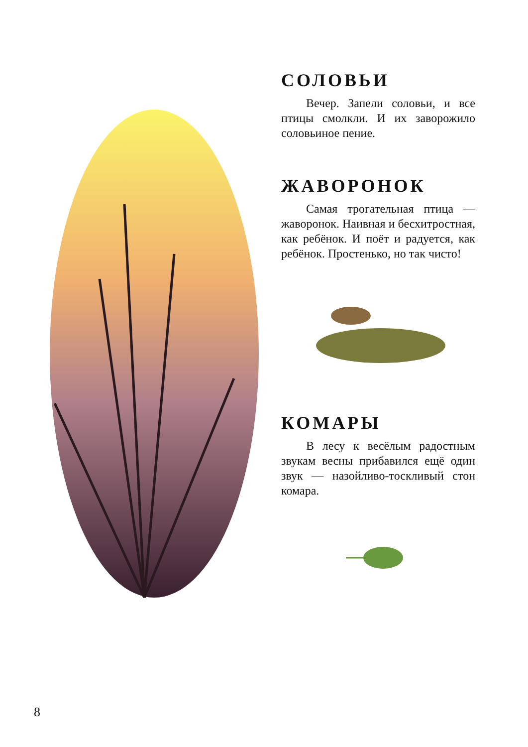СОЛОВЬИ
Вечер. Запели соловьи, и все птицы смолкли. И их заворожило соловьиное пение.
ЖАВОРОНОК
Самая трогательная птица — жаворонок. Наивная и бесхитростная, как ребёнок. И поёт и радуется, как ребёнок. Простенько, но так чисто!
КОМАРЫ
В лесу к весёлым радостным звукам весны прибавился ещё один звук — назойливо-тоскливый стон комара.
8